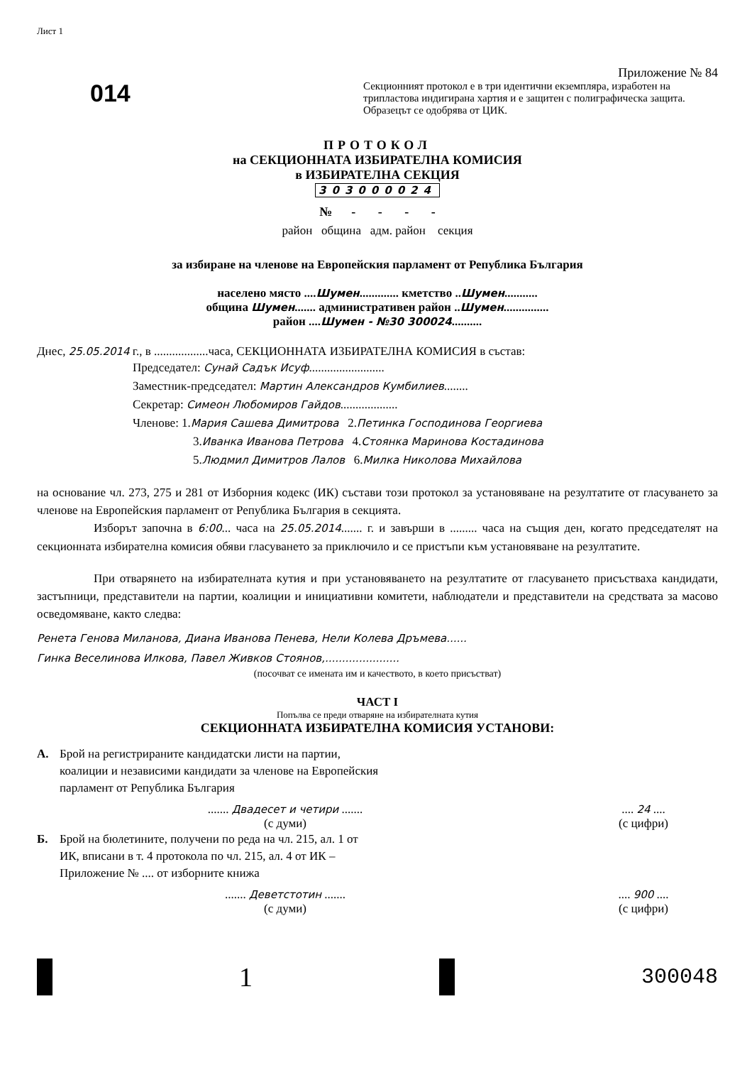Лист 1
014
Приложение № 84
Секционният протокол е в три идентични екземпляра, изработен на трипластова индигирана хартия и е защитен с полиграфическа защита. Образецът се одобрява от ЦИК.
ПРОТОКОЛ
на СЕКЦИОННАТА ИЗБИРАТЕЛНА КОМИСИЯ
в ИЗБИРАТЕЛНА СЕКЦИЯ
303000024
№ - - - -
район община адм. район секция
за избиране на членове на Европейския парламент от Република България
населено място ....Шумен............. кметство ..Шумен...........
община Шумен....... административен район ..Шумен...............
район ....Шумен - №30 300024..........
Днес, 25.05.2014 г., в ..................часа, СЕКЦИОННАТА ИЗБИРАТЕЛНА КОМИСИЯ в състав:
Председател: Сунай Садък Исуф.........................
Заместник-председател: Мартин Александров Кумбилиев........
Секретар: Симеон Любомиров Гайдов...................
Членове: 1.Мария Сашева Димитрова 2.Петинка Господинова Георгиева
3.Иванка Иванова Петрова 4.Стоянка Маринова Костадинова
5.Людмил Димитров Лалов 6.Милка Николова Михайлова
на основание чл. 273, 275 и 281 от Изборния кодекс (ИК) състави този протокол за установяване на резултатите от гласуването за членове на Европейския парламент от Република България в секцията.
Изборът започна в 6:00... часа на 25.05.2014....... г. и завърши в ......... часа на същия ден, когато председателят на секционната избирателна комисия обяви гласуването за приключило и се пристъпи към установяване на резултатите.
При отварянето на избирателната кутия и при установяването на резултатите от гласуването присъстваха кандидати, застъпници, представители на партии, коалиции и инициативни комитети, наблюдатели и представители на средствата за масово осведомяване, както следва:
Ренета Генова Миланова, Диана Иванова Пенева, Нели Колева Дръмева......
Гинка Веселинова Илкова, Павел Живков Стоянов,......................
(посочват се имената им и качеството, в което присъстват)
ЧАСТ I
Попълва се преди отваряне на избирателната кутия
СЕКЦИОННАТА ИЗБИРАТЕЛНА КОМИСИЯ УСТАНОВИ:
А. Брой на регистрираните кандидатски листи на партии,
коалиции и независими кандидати за членове на Европейския
парламент от Република България
....... Двадесет и четири .......
(с думи)
.... 24 ....
(с цифри)
Б. Брой на бюлетините, получени по реда на чл. 215, ал. 1 от
ИК, вписани в т. 4 протокола по чл. 215, ал. 4 от ИК –
Приложение № .... от изборните книжа
....... Деветстотин .......
(с думи)
.... 900 ....
(с цифри)
1 300048